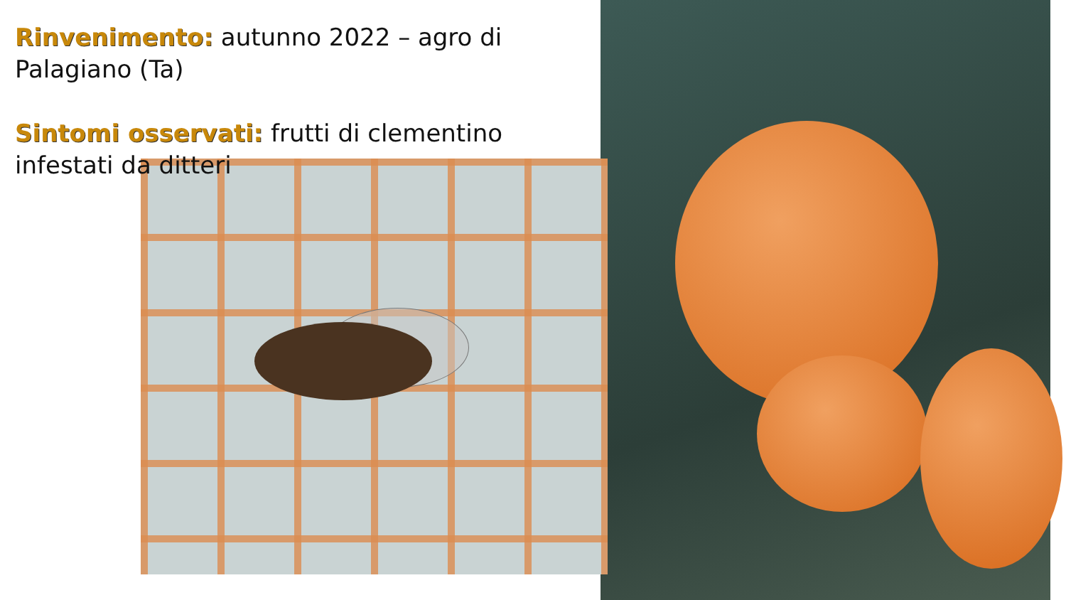Rinvenimento: autunno 2022 – agro di Palagiano (Ta)
Sintomi osservati: frutti di clementino infestati da ditteri